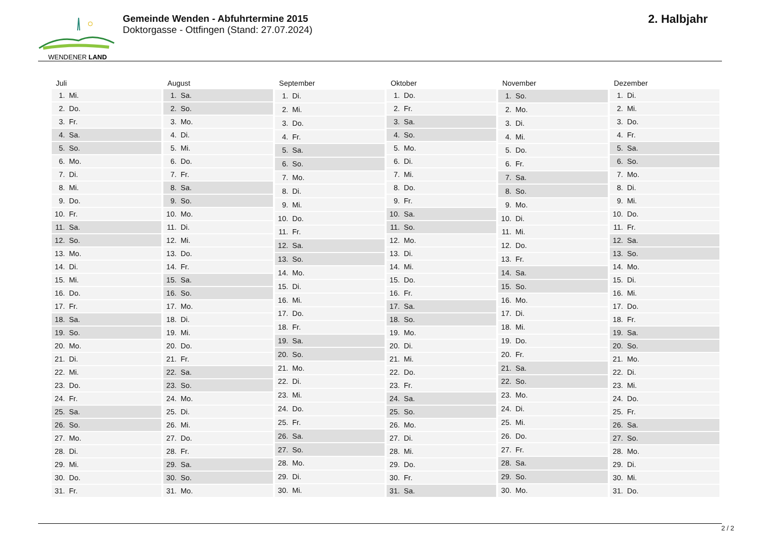WENDENER LAND
Gemeinde Wenden - Abfuhrtermine 2015
Doktorgasse - Ottfingen (Stand: 27.07.2024)
2. Halbjahr
| Juli | |
| --- | --- |
| 1. | Mi. |
| 2. | Do. |
| 3. | Fr. |
| 4. | Sa. |
| 5. | So. |
| 6. | Mo. |
| 7. | Di. |
| 8. | Mi. |
| 9. | Do. |
| 10. | Fr. |
| 11. | Sa. |
| 12. | So. |
| 13. | Mo. |
| 14. | Di. |
| 15. | Mi. |
| 16. | Do. |
| 17. | Fr. |
| 18. | Sa. |
| 19. | So. |
| 20. | Mo. |
| 21. | Di. |
| 22. | Mi. |
| 23. | Do. |
| 24. | Fr. |
| 25. | Sa. |
| 26. | So. |
| 27. | Mo. |
| 28. | Di. |
| 29. | Mi. |
| 30. | Do. |
| 31. | Fr. |
| August | |
| --- | --- |
| 1. | Sa. |
| 2. | So. |
| 3. | Mo. |
| 4. | Di. |
| 5. | Mi. |
| 6. | Do. |
| 7. | Fr. |
| 8. | Sa. |
| 9. | So. |
| 10. | Mo. |
| 11. | Di. |
| 12. | Mi. |
| 13. | Do. |
| 14. | Fr. |
| 15. | Sa. |
| 16. | So. |
| 17. | Mo. |
| 18. | Di. |
| 19. | Mi. |
| 20. | Do. |
| 21. | Fr. |
| 22. | Sa. |
| 23. | So. |
| 24. | Mo. |
| 25. | Di. |
| 26. | Mi. |
| 27. | Do. |
| 28. | Fr. |
| 29. | Sa. |
| 30. | So. |
| 31. | Mo. |
| September | |
| --- | --- |
| 1. | Di. |
| 2. | Mi. |
| 3. | Do. |
| 4. | Fr. |
| 5. | Sa. |
| 6. | So. |
| 7. | Mo. |
| 8. | Di. |
| 9. | Mi. |
| 10. | Do. |
| 11. | Fr. |
| 12. | Sa. |
| 13. | So. |
| 14. | Mo. |
| 15. | Di. |
| 16. | Mi. |
| 17. | Do. |
| 18. | Fr. |
| 19. | Sa. |
| 20. | So. |
| 21. | Mo. |
| 22. | Di. |
| 23. | Mi. |
| 24. | Do. |
| 25. | Fr. |
| 26. | Sa. |
| 27. | So. |
| 28. | Mo. |
| 29. | Di. |
| 30. | Mi. |
| Oktober | |
| --- | --- |
| 1. | Do. |
| 2. | Fr. |
| 3. | Sa. |
| 4. | So. |
| 5. | Mo. |
| 6. | Di. |
| 7. | Mi. |
| 8. | Do. |
| 9. | Fr. |
| 10. | Sa. |
| 11. | So. |
| 12. | Mo. |
| 13. | Di. |
| 14. | Mi. |
| 15. | Do. |
| 16. | Fr. |
| 17. | Sa. |
| 18. | So. |
| 19. | Mo. |
| 20. | Di. |
| 21. | Mi. |
| 22. | Do. |
| 23. | Fr. |
| 24. | Sa. |
| 25. | So. |
| 26. | Mo. |
| 27. | Di. |
| 28. | Mi. |
| 29. | Do. |
| 30. | Fr. |
| 31. | Sa. |
| November | |
| --- | --- |
| 1. | So. |
| 2. | Mo. |
| 3. | Di. |
| 4. | Mi. |
| 5. | Do. |
| 6. | Fr. |
| 7. | Sa. |
| 8. | So. |
| 9. | Mo. |
| 10. | Di. |
| 11. | Mi. |
| 12. | Do. |
| 13. | Fr. |
| 14. | Sa. |
| 15. | So. |
| 16. | Mo. |
| 17. | Di. |
| 18. | Mi. |
| 19. | Do. |
| 20. | Fr. |
| 21. | Sa. |
| 22. | So. |
| 23. | Mo. |
| 24. | Di. |
| 25. | Mi. |
| 26. | Do. |
| 27. | Fr. |
| 28. | Sa. |
| 29. | So. |
| 30. | Mo. |
| Dezember | |
| --- | --- |
| 1. | Di. |
| 2. | Mi. |
| 3. | Do. |
| 4. | Fr. |
| 5. | Sa. |
| 6. | So. |
| 7. | Mo. |
| 8. | Di. |
| 9. | Mi. |
| 10. | Do. |
| 11. | Fr. |
| 12. | Sa. |
| 13. | So. |
| 14. | Mo. |
| 15. | Di. |
| 16. | Mi. |
| 17. | Do. |
| 18. | Fr. |
| 19. | Sa. |
| 20. | So. |
| 21. | Mo. |
| 22. | Di. |
| 23. | Mi. |
| 24. | Do. |
| 25. | Fr. |
| 26. | Sa. |
| 27. | So. |
| 28. | Mo. |
| 29. | Di. |
| 30. | Mi. |
| 31. | Do. |
2 / 2